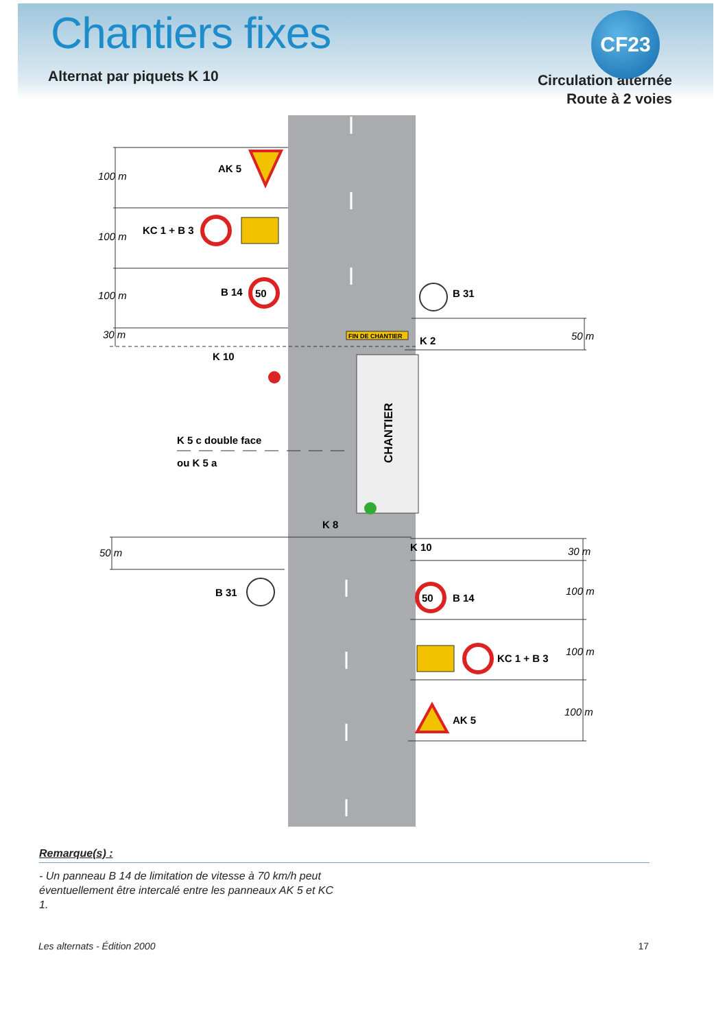Chantiers fixes
CF23
Alternat par piquets K 10
Circulation alternée
Route à 2 voies
CHANTIER
FIN DE CHANTIER
50
50
AK 5
KC 1 + B 3
B 14
K 10
B 31
B 31
K 2
K 8
K 10
B 14
KC 1 + B 3
AK 5
K 5 c double face
ou K 5 a
100 m
100 m
100 m
30 m
50 m
50 m
30 m
100 m
100 m
100 m
Remarque(s) :
- Un panneau B 14 de limitation de vitesse à 70 km/h peut éventuellement être intercalé entre les panneaux AK 5 et KC 1.
Les alternats - Édition 2000 17